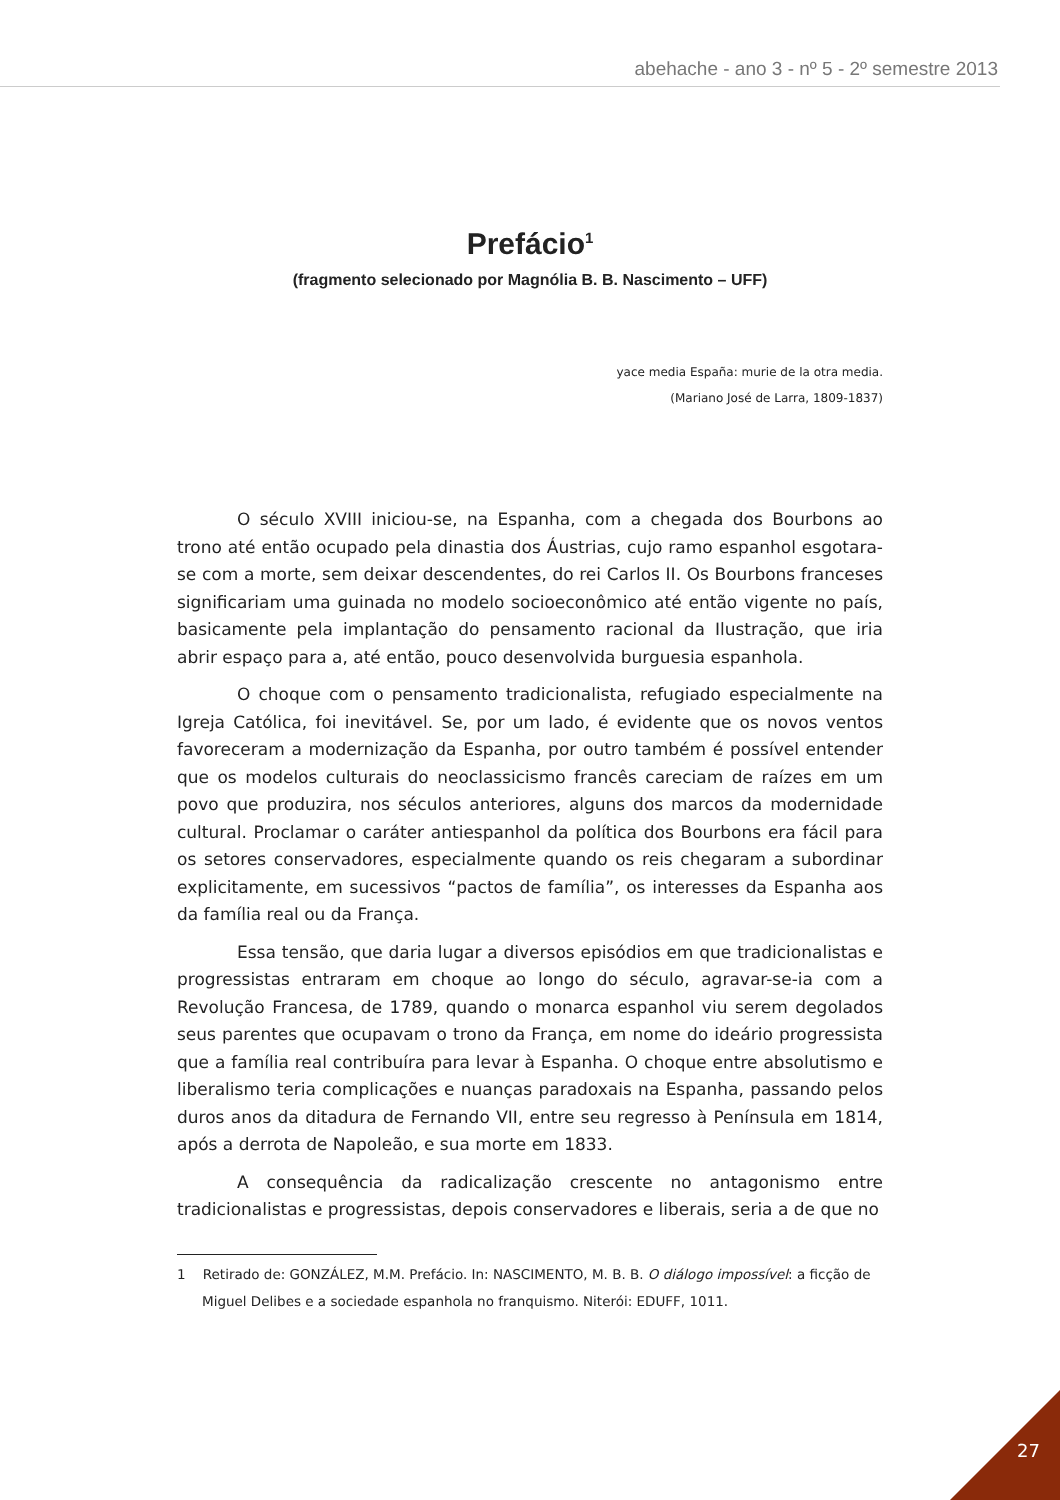abehache - ano 3 - nº 5 - 2º semestre 2013
Prefácio<sup>1</sup>
(fragmento selecionado por Magnólia B. B. Nascimento – UFF)
yace media España: murie de la otra media.
(Mariano José de Larra, 1809-1837)
O século XVIII iniciou-se, na Espanha, com a chegada dos Bourbons ao trono até então ocupado pela dinastia dos Áustrias, cujo ramo espanhol esgotara-se com a morte, sem deixar descendentes, do rei Carlos II. Os Bourbons franceses significariam uma guinada no modelo socioeconômico até então vigente no país, basicamente pela implantação do pensamento racional da Ilustração, que iria abrir espaço para a, até então, pouco desenvolvida burguesia espanhola.
O choque com o pensamento tradicionalista, refugiado especialmente na Igreja Católica, foi inevitável. Se, por um lado, é evidente que os novos ventos favoreceram a modernização da Espanha, por outro também é possível entender que os modelos culturais do neoclassicismo francês careciam de raízes em um povo que produzira, nos séculos anteriores, alguns dos marcos da modernidade cultural. Proclamar o caráter antiespanhol da política dos Bourbons era fácil para os setores conservadores, especialmente quando os reis chegaram a subordinar explicitamente, em sucessivos “pactos de família”, os interesses da Espanha aos da família real ou da França.
Essa tensão, que daria lugar a diversos episódios em que tradicionalistas e progressistas entraram em choque ao longo do século, agravar-se-ia com a Revolução Francesa, de 1789, quando o monarca espanhol viu serem degolados seus parentes que ocupavam o trono da França, em nome do ideário progressista que a família real contribuíra para levar à Espanha. O choque entre absolutismo e liberalismo teria complicações e nuanças paradoxais na Espanha, passando pelos duros anos da ditadura de Fernando VII, entre seu regresso à Península em 1814, após a derrota de Napoleão, e sua morte em 1833.
A consequência da radicalização crescente no antagonismo entre tradicionalistas e progressistas, depois conservadores e liberais, seria a de que no
1 Retirado de: GONZÁLEZ, M.M. Prefácio. In: NASCIMENTO, M. B. B. O diálogo impossível: a ficção de Miguel Delibes e a sociedade espanhola no franquismo. Niterói: EDUFF, 1011.
27